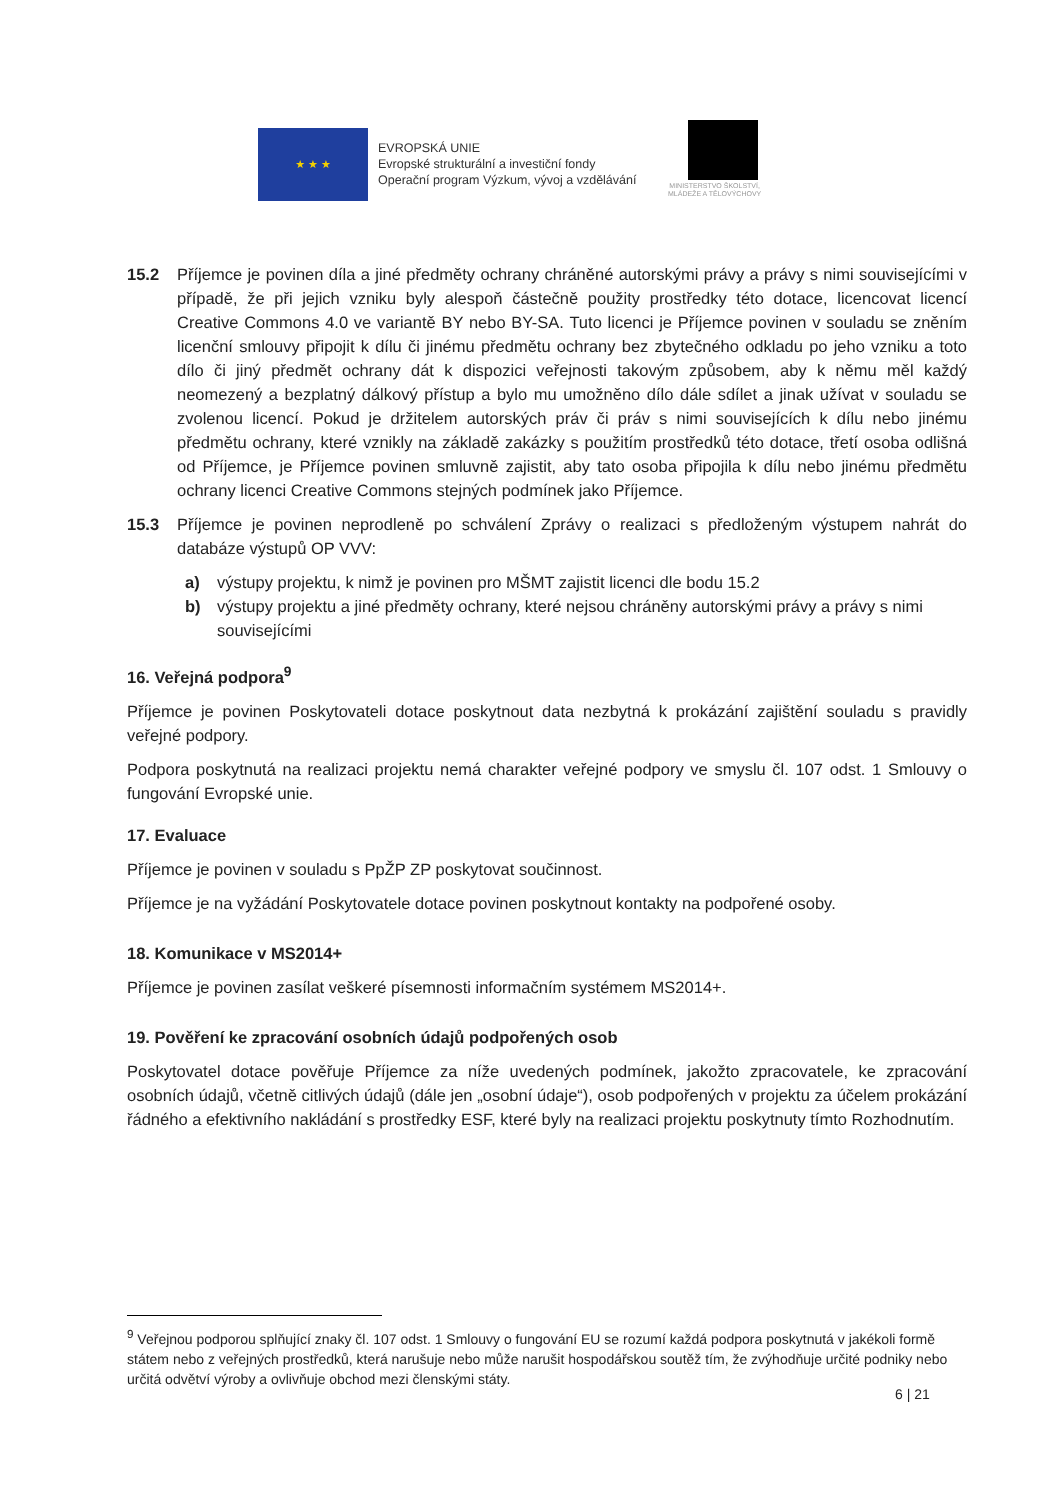★ ★ ★
EVROPSKÁ UNIE
Evropské strukturální a investiční fondy
Operační program Výzkum, vývoj a vzdělávání
MINISTERSTVO ŠKOLSTVÍ,
MLÁDEŽE A TĚLOVÝCHOVY
15.2 Příjemce je povinen díla a jiné předměty ochrany chráněné autorskými právy a právy s nimi souvisejícími v případě, že při jejich vzniku byly alespoň částečně použity prostředky této dotace, licencovat licencí Creative Commons 4.0 ve variantě BY nebo BY-SA. Tuto licenci je Příjemce povinen v souladu se zněním licenční smlouvy připojit k dílu či jinému předmětu ochrany bez zbytečného odkladu po jeho vzniku a toto dílo či jiný předmět ochrany dát k dispozici veřejnosti takovým způsobem, aby k němu měl každý neomezený a bezplatný dálkový přístup a bylo mu umožněno dílo dále sdílet a jinak užívat v souladu se zvolenou licencí. Pokud je držitelem autorských práv či práv s nimi souvisejících k dílu nebo jinému předmětu ochrany, které vznikly na základě zakázky s použitím prostředků této dotace, třetí osoba odlišná od Příjemce, je Příjemce povinen smluvně zajistit, aby tato osoba připojila k dílu nebo jinému předmětu ochrany licenci Creative Commons stejných podmínek jako Příjemce.
15.3 Příjemce je povinen neprodleně po schválení Zprávy o realizaci s předloženým výstupem nahrát do databáze výstupů OP VVV:
a) výstupy projektu, k nimž je povinen pro MŠMT zajistit licenci dle bodu 15.2
b) výstupy projektu a jiné předměty ochrany, které nejsou chráněny autorskými právy a právy s nimi souvisejícími
16. Veřejná podpora<sup>9</sup>
Příjemce je povinen Poskytovateli dotace poskytnout data nezbytná k prokázání zajištění souladu s pravidly veřejné podpory.
Podpora poskytnutá na realizaci projektu nemá charakter veřejné podpory ve smyslu čl. 107 odst. 1 Smlouvy o fungování Evropské unie.
17. Evaluace
Příjemce je povinen v souladu s PpŽP ZP poskytovat součinnost.
Příjemce je na vyžádání Poskytovatele dotace povinen poskytnout kontakty na podpořené osoby.
18. Komunikace v MS2014+
Příjemce je povinen zasílat veškeré písemnosti informačním systémem MS2014+.
19. Pověření ke zpracování osobních údajů podpořených osob
Poskytovatel dotace pověřuje Příjemce za níže uvedených podmínek, jakožto zpracovatele, ke zpracování osobních údajů, včetně citlivých údajů (dále jen „osobní údaje“), osob podpořených v projektu za účelem prokázání řádného a efektivního nakládání s prostředky ESF, které byly na realizaci projektu poskytnuty tímto Rozhodnutím.
<sup>9</sup> Veřejnou podporou splňující znaky čl. 107 odst. 1 Smlouvy o fungování EU se rozumí každá podpora poskytnutá v jakékoli formě státem nebo z veřejných prostředků, která narušuje nebo může narušit hospodářskou soutěž tím, že zvýhodňuje určité podniky nebo určitá odvětví výroby a ovlivňuje obchod mezi členskými státy.
6 | 21